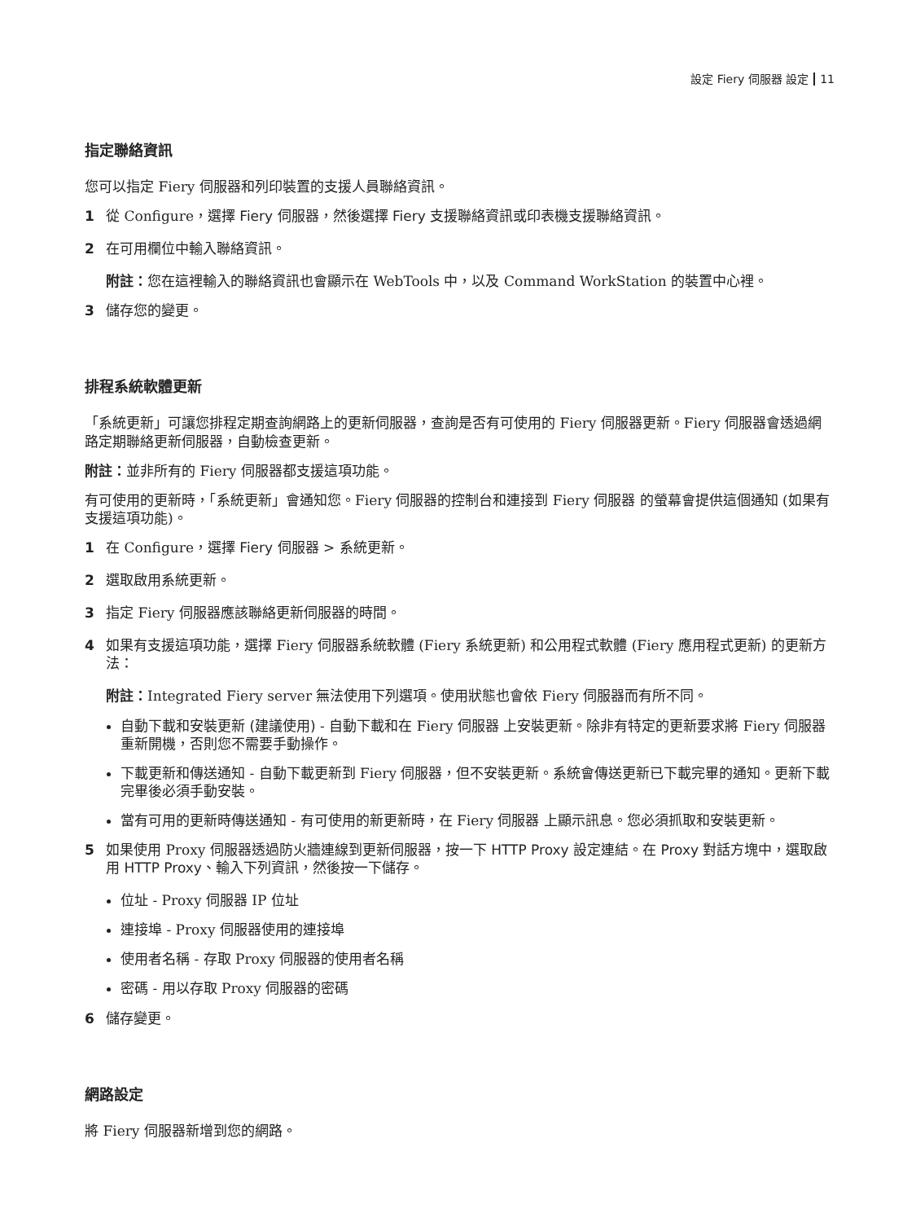設定 Fiery 伺服器 設定 11
指定聯絡資訊
您可以指定 Fiery 伺服器和列印裝置的支援人員聯絡資訊。
1 從 Configure，選擇 Fiery 伺服器，然後選擇 Fiery 支援聯絡資訊或印表機支援聯絡資訊。
2 在可用欄位中輸入聯絡資訊。
附註：您在這裡輸入的聯絡資訊也會顯示在 WebTools 中，以及 Command WorkStation 的裝置中心裡。
3 儲存您的變更。
排程系統軟體更新
「系統更新」可讓您排程定期查詢網路上的更新伺服器，查詢是否有可使用的 Fiery 伺服器更新。Fiery 伺服器會透過網路定期聯絡更新伺服器，自動檢查更新。
附註：並非所有的 Fiery 伺服器都支援這項功能。
有可使用的更新時，「系統更新」會通知您。Fiery 伺服器的控制台和連接到 Fiery 伺服器 的螢幕會提供這個通知 (如果有支援這項功能)。
1 在 Configure，選擇 Fiery 伺服器 > 系統更新。
2 選取啟用系統更新。
3 指定 Fiery 伺服器應該聯絡更新伺服器的時間。
4 如果有支援這項功能，選擇 Fiery 伺服器系統軟體 (Fiery 系統更新) 和公用程式軟體 (Fiery 應用程式更新) 的更新方法：
附註：Integrated Fiery server 無法使用下列選項。使用狀態也會依 Fiery 伺服器而有所不同。
自動下載和安裝更新 (建議使用) - 自動下載和在 Fiery 伺服器 上安裝更新。除非有特定的更新要求將 Fiery 伺服器重新開機，否則您不需要手動操作。
下載更新和傳送通知 - 自動下載更新到 Fiery 伺服器，但不安裝更新。系統會傳送更新已下載完畢的通知。更新下載完畢後必須手動安裝。
當有可用的更新時傳送通知 - 有可使用的新更新時，在 Fiery 伺服器 上顯示訊息。您必須抓取和安裝更新。
5 如果使用 Proxy 伺服器透過防火牆連線到更新伺服器，按一下 HTTP Proxy 設定連結。在 Proxy 對話方塊中，選取啟用 HTTP Proxy、輸入下列資訊，然後按一下儲存。
位址 - Proxy 伺服器 IP 位址
連接埠 - Proxy 伺服器使用的連接埠
使用者名稱 - 存取 Proxy 伺服器的使用者名稱
密碼 - 用以存取 Proxy 伺服器的密碼
6 儲存變更。
網路設定
將 Fiery 伺服器新增到您的網路。